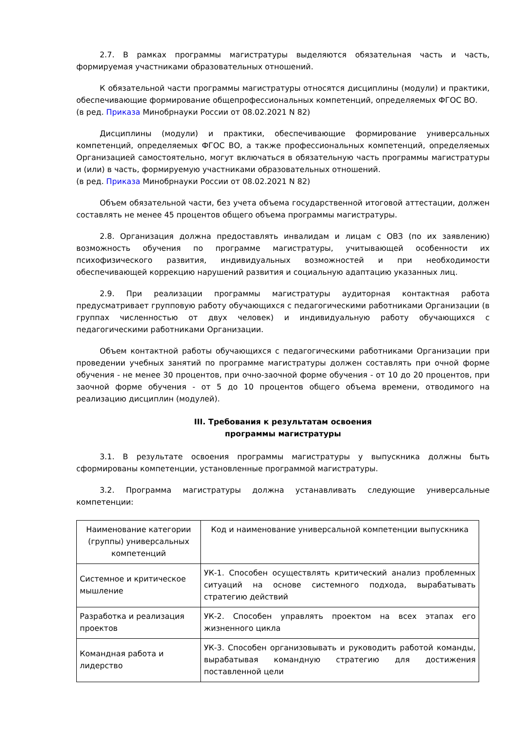2.7. В рамках программы магистратуры выделяются обязательная часть и часть, формируемая участниками образовательных отношений.
К обязательной части программы магистратуры относятся дисциплины (модули) и практики, обеспечивающие формирование общепрофессиональных компетенций, определяемых ФГОС ВО.
(в ред. Приказа Минобрнауки России от 08.02.2021 N 82)
Дисциплины (модули) и практики, обеспечивающие формирование универсальных компетенций, определяемых ФГОС ВО, а также профессиональных компетенций, определяемых Организацией самостоятельно, могут включаться в обязательную часть программы магистратуры и (или) в часть, формируемую участниками образовательных отношений.
(в ред. Приказа Минобрнауки России от 08.02.2021 N 82)
Объем обязательной части, без учета объема государственной итоговой аттестации, должен составлять не менее 45 процентов общего объема программы магистратуры.
2.8. Организация должна предоставлять инвалидам и лицам с ОВЗ (по их заявлению) возможность обучения по программе магистратуры, учитывающей особенности их психофизического развития, индивидуальных возможностей и при необходимости обеспечивающей коррекцию нарушений развития и социальную адаптацию указанных лиц.
2.9. При реализации программы магистратуры аудиторная контактная работа предусматривает групповую работу обучающихся с педагогическими работниками Организации (в группах численностью от двух человек) и индивидуальную работу обучающихся с педагогическими работниками Организации.
Объем контактной работы обучающихся с педагогическими работниками Организации при проведении учебных занятий по программе магистратуры должен составлять при очной форме обучения - не менее 30 процентов, при очно-заочной форме обучения - от 10 до 20 процентов, при заочной форме обучения - от 5 до 10 процентов общего объема времени, отводимого на реализацию дисциплин (модулей).
III. Требования к результатам освоения
программы магистратуры
3.1. В результате освоения программы магистратуры у выпускника должны быть сформированы компетенции, установленные программой магистратуры.
3.2. Программа магистратуры должна устанавливать следующие универсальные компетенции:
| Наименование категории (группы) универсальных компетенций | Код и наименование универсальной компетенции выпускника |
| Системное и критическое мышление | УК-1. Способен осуществлять критический анализ проблемных ситуаций на основе системного подхода, вырабатывать стратегию действий |
| Разработка и реализация проектов | УК-2. Способен управлять проектом на всех этапах его жизненного цикла |
| Командная работа и лидерство | УК-3. Способен организовывать и руководить работой команды, вырабатывая командную стратегию для достижения поставленной цели |